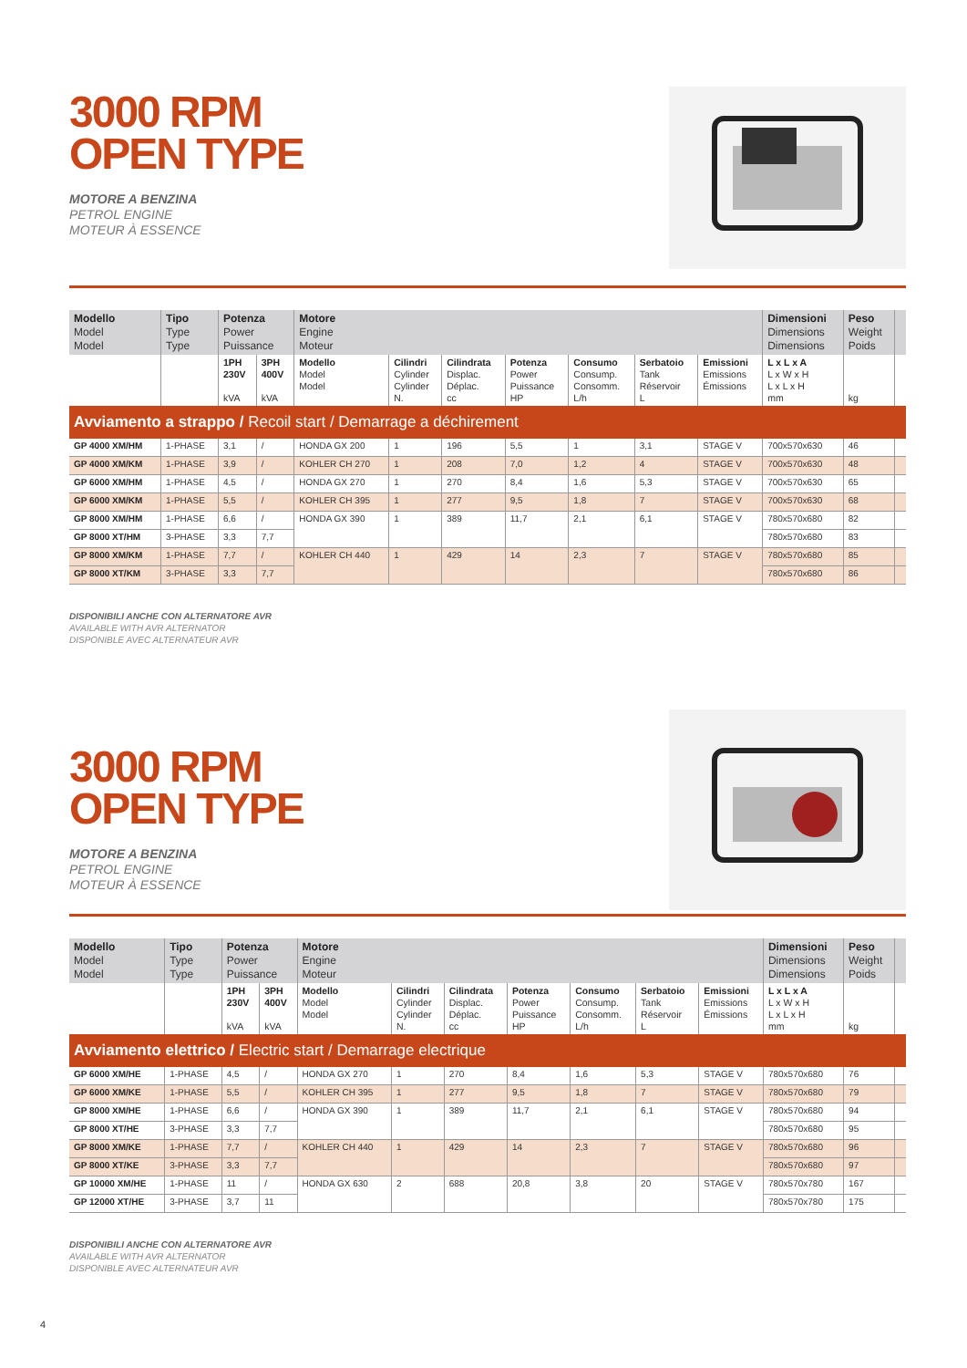3000 RPM
OPEN TYPE
MOTORE A BENZINA
PETROL ENGINE
MOTEUR À ESSENCE
| Modello Model Model | Tipo Type Type | Potenza Power Puissance | | Motore Engine Moteur | | | | | | | Dimensioni Dimensions Dimensions | Peso Weight Poids | |
| --- | --- | --- | --- | --- | --- | --- | --- | --- | --- | --- | --- | --- | --- |
| | | 1PH 230V kVA | 3PH 400V kVA | Modello Model Model | Cilindri Cylinder Cylinder N. | Cilindrata Displac. Déplac. cc | Potenza Power Puissance HP | Consumo Consump. Consomm. L/h | Serbatoio Tank Réservoir L | Emissioni Emissions Émissions | L x L x A L x W x H L x L x H mm | kg | |
| Avviamento a strappo / Recoil start / Demarrage a déchirement | | | | | | | | | | | | | |
| GP 4000 XM/HM | 1-PHASE | 3,1 | / | HONDA GX 200 | 1 | 196 | 5,5 | 1 | 3,1 | STAGE V | 700x570x630 | 46 | |
| GP 4000 XM/KM | 1-PHASE | 3,9 | / | KOHLER CH 270 | 1 | 208 | 7,0 | 1,2 | 4 | STAGE V | 700x570x630 | 48 | |
| GP 6000 XM/HM | 1-PHASE | 4,5 | / | HONDA GX 270 | 1 | 270 | 8,4 | 1,6 | 5,3 | STAGE V | 700x570x630 | 65 | |
| GP 6000 XM/KM | 1-PHASE | 5,5 | / | KOHLER CH 395 | 1 | 277 | 9,5 | 1,8 | 7 | STAGE V | 700x570x630 | 68 | |
| GP 8000 XM/HM | 1-PHASE | 6,6 | / | HONDA GX 390 | 1 | 389 | 11,7 | 2,1 | 6,1 | STAGE V | 780x570x680 | 82 | |
| GP 8000 XT/HM | 3-PHASE | 3,3 | 7,7 | | | | | | | | 780x570x680 | 83 | |
| GP 8000 XM/KM | 1-PHASE | 7,7 | / | KOHLER CH 440 | 1 | 429 | 14 | 2,3 | 7 | STAGE V | 780x570x680 | 85 | |
| GP 8000 XT/KM | 3-PHASE | 3,3 | 7,7 | | | | | | | | 780x570x680 | 86 | |
DISPONIBILI ANCHE CON ALTERNATORE AVR
AVAILABLE WITH AVR ALTERNATOR
DISPONIBLE AVEC ALTERNATEUR AVR
3000 RPM
OPEN TYPE
MOTORE A BENZINA
PETROL ENGINE
MOTEUR À ESSENCE
| Modello Model Model | Tipo Type Type | Potenza Power Puissance | | Motore Engine Moteur | | | | | | | Dimensioni Dimensions Dimensions | Peso Weight Poids | |
| --- | --- | --- | --- | --- | --- | --- | --- | --- | --- | --- | --- | --- | --- |
| | | 1PH 230V kVA | 3PH 400V kVA | Modello Model Model | Cilindri Cylinder Cylinder N. | Cilindrata Displac. Déplac. cc | Potenza Power Puissance HP | Consumo Consump. Consomm. L/h | Serbatoio Tank Réservoir L | Emissioni Emissions Émissions | L x L x A L x W x H L x L x H mm | kg | |
| Avviamento elettrico / Electric start / Demarrage electrique | | | | | | | | | | | | | |
| GP 6000 XM/HE | 1-PHASE | 4,5 | / | HONDA GX 270 | 1 | 270 | 8,4 | 1,6 | 5,3 | STAGE V | 780x570x680 | 76 | |
| GP 6000 XM/KE | 1-PHASE | 5,5 | / | KOHLER CH 395 | 1 | 277 | 9,5 | 1,8 | 7 | STAGE V | 780x570x680 | 79 | |
| GP 8000 XM/HE | 1-PHASE | 6,6 | / | HONDA GX 390 | 1 | 389 | 11,7 | 2,1 | 6,1 | STAGE V | 780x570x680 | 94 | |
| GP 8000 XT/HE | 3-PHASE | 3,3 | 7,7 | | | | | | | | 780x570x680 | 95 | |
| GP 8000 XM/KE | 1-PHASE | 7,7 | / | KOHLER CH 440 | 1 | 429 | 14 | 2,3 | 7 | STAGE V | 780x570x680 | 96 | |
| GP 8000 XT/KE | 3-PHASE | 3,3 | 7,7 | | | | | | | | 780x570x680 | 97 | |
| GP 10000 XM/HE | 1-PHASE | 11 | / | HONDA GX 630 | 2 | 688 | 20,8 | 3,8 | 20 | STAGE V | 780x570x780 | 167 | |
| GP 12000 XT/HE | 3-PHASE | 3,7 | 11 | | | | | | | | 780x570x780 | 175 | |
DISPONIBILI ANCHE CON ALTERNATORE AVR
AVAILABLE WITH AVR ALTERNATOR
DISPONIBLE AVEC ALTERNATEUR AVR
4